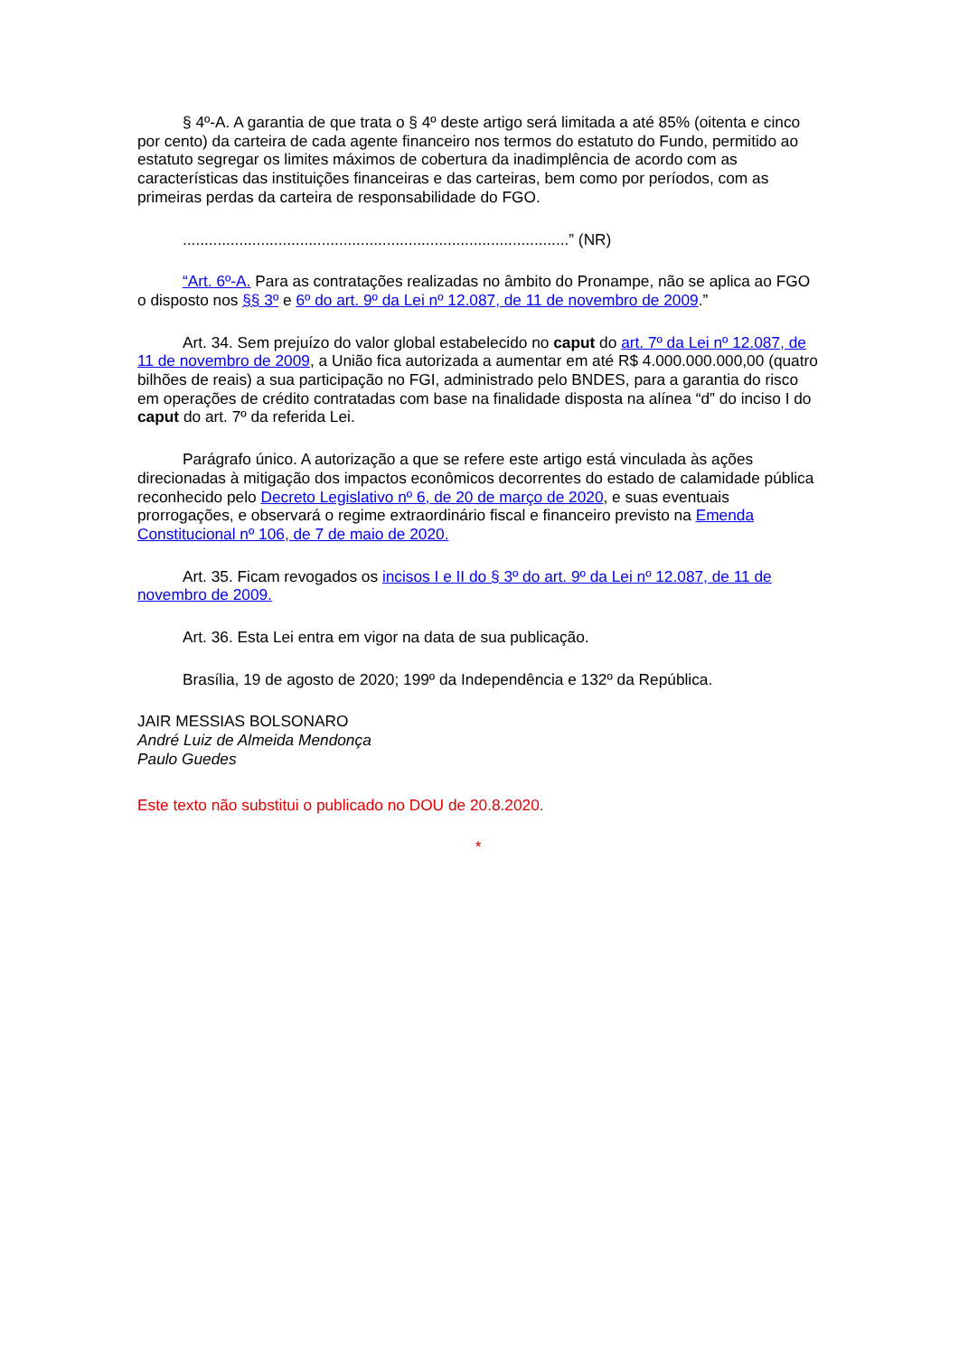§ 4º-A. A garantia de que trata o § 4º deste artigo será limitada a até 85% (oitenta e cinco por cento) da carteira de cada agente financeiro nos termos do estatuto do Fundo, permitido ao estatuto segregar os limites máximos de cobertura da inadimplência de acordo com as características das instituições financeiras e das carteiras, bem como por períodos, com as primeiras perdas da carteira de responsabilidade do FGO.
.........................................................................................” (NR)
“Art. 6º-A. Para as contratações realizadas no âmbito do Pronampe, não se aplica ao FGO o disposto nos §§ 3º e 6º do art. 9º da Lei nº 12.087, de 11 de novembro de 2009.”
Art. 34. Sem prejuízo do valor global estabelecido no caput do art. 7º da Lei nº 12.087, de 11 de novembro de 2009, a União fica autorizada a aumentar em até R$ 4.000.000.000,00 (quatro bilhões de reais) a sua participação no FGI, administrado pelo BNDES, para a garantia do risco em operações de crédito contratadas com base na finalidade disposta na alínea “d” do inciso I do caput do art. 7º da referida Lei.
Parágrafo único. A autorização a que se refere este artigo está vinculada às ações direcionadas à mitigação dos impactos econômicos decorrentes do estado de calamidade pública reconhecido pelo Decreto Legislativo nº 6, de 20 de março de 2020, e suas eventuais prorrogações, e observará o regime extraordinário fiscal e financeiro previsto na Emenda Constitucional nº 106, de 7 de maio de 2020.
Art. 35. Ficam revogados os incisos I e II do § 3º do art. 9º da Lei nº 12.087, de 11 de novembro de 2009.
Art. 36. Esta Lei entra em vigor na data de sua publicação.
Brasília, 19 de agosto de 2020; 199º da Independência e 132º da República.
JAIR MESSIAS BOLSONARO
André Luiz de Almeida Mendonça
Paulo Guedes
Este texto não substitui o publicado no DOU de 20.8.2020.
*